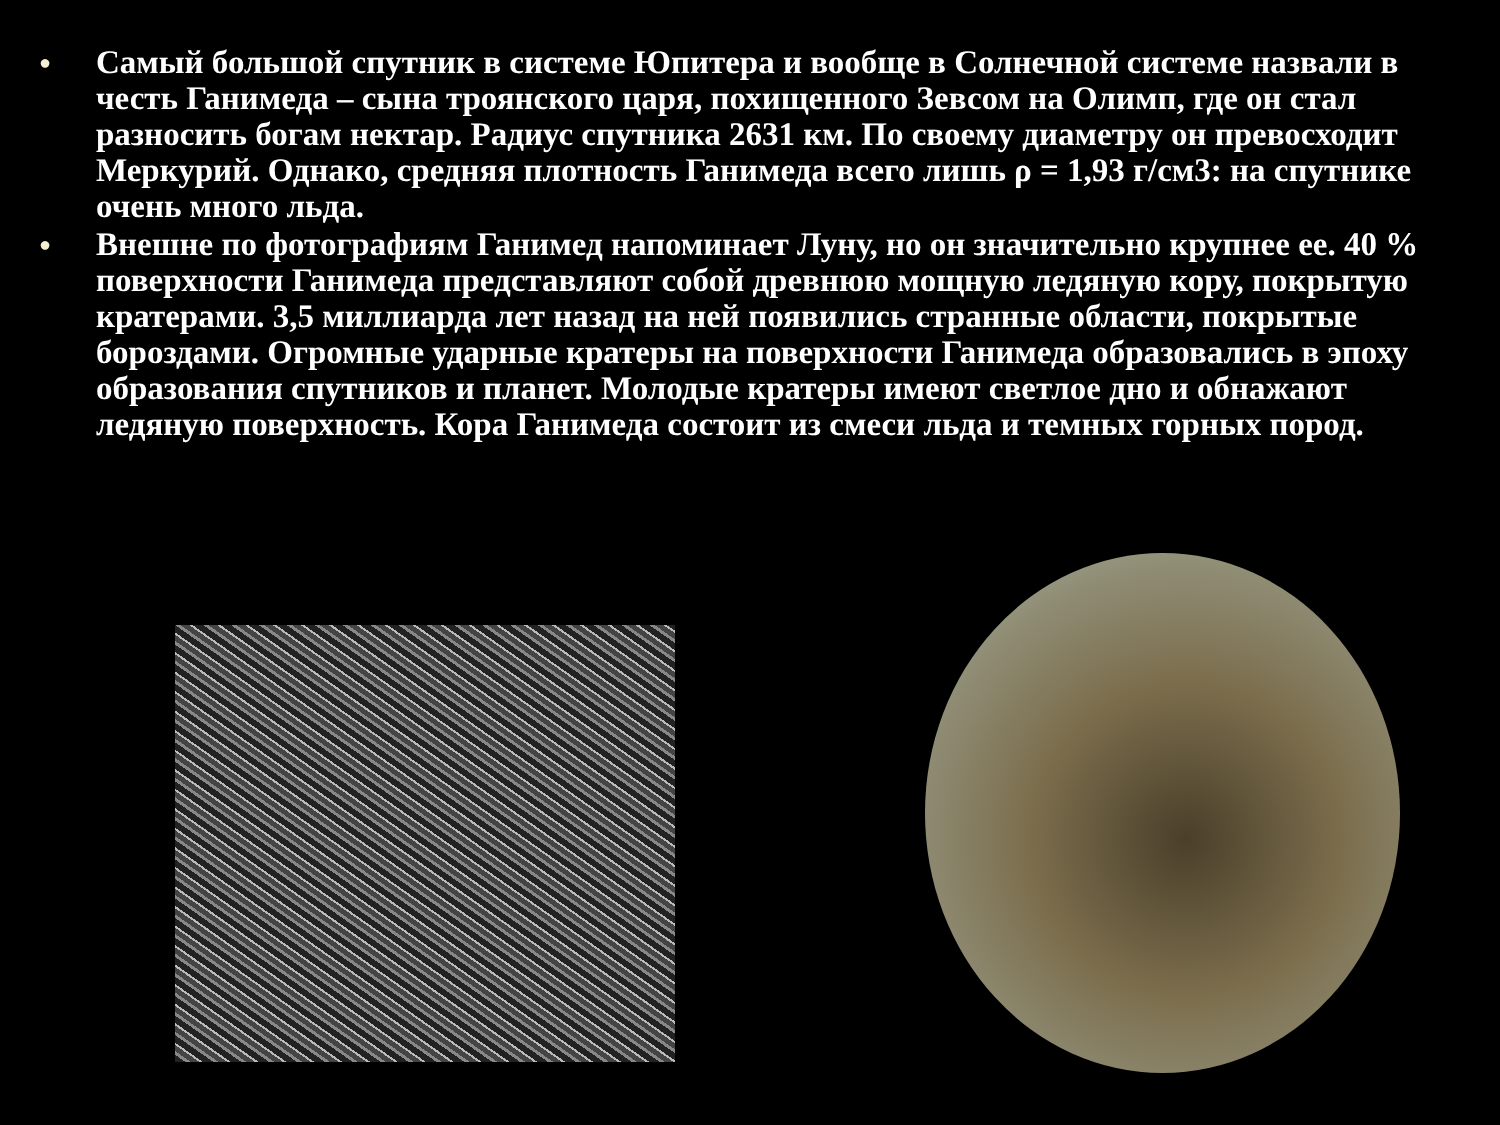● Самый большой спутник в системе Юпитера и вообще в Солнечной системе назвали в честь Ганимеда – сына троянского царя, похищенного Зевсом на Олимп, где он стал разносить богам нектар. Радиус спутника 2631 км. По своему диаметру он превосходит Меркурий. Однако, средняя плотность Ганимеда всего лишь ρ = 1,93 г/см3: на спутнике очень много льда.
● Внешне по фотографиям Ганимед напоминает Луну, но он значительно крупнее ее. 40 % поверхности Ганимеда представляют собой древнюю мощную ледяную кору, покрытую кратерами. 3,5 миллиарда лет назад на ней появились странные области, покрытые бороздами. Огромные ударные кратеры на поверхности Ганимеда образовались в эпоху образования спутников и планет. Молодые кратеры имеют светлое дно и обнажают ледяную поверхность. Кора Ганимеда состоит из смеси льда и темных горных пород.